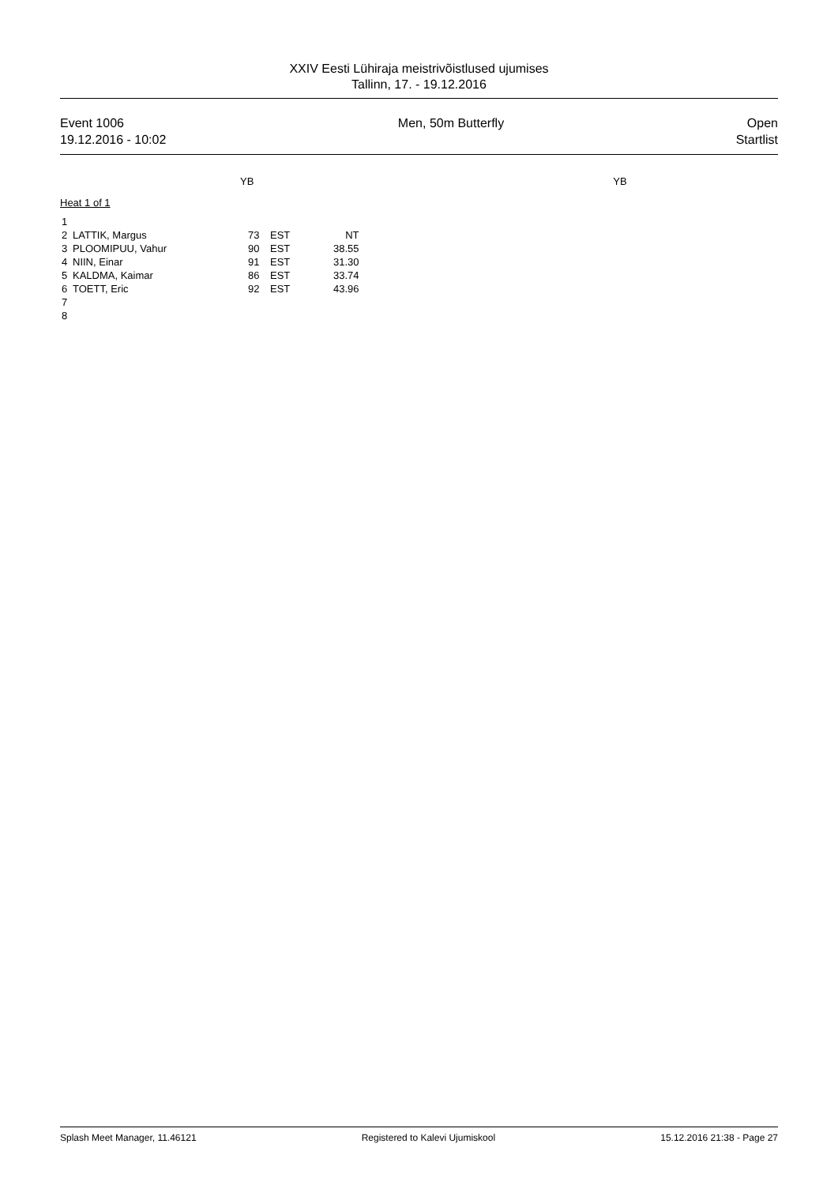XXIV Eesti Lühiraja meistrivõistlused ujumises
Tallinn, 17. - 19.12.2016
Event 1006
19.12.2016 - 10:02
Men, 50m Butterfly Open
Startlist
YB YB
Heat 1 of 1
| 1 | | | | |
| 2 | LATTIK, Margus | 73 | EST | NT |
| 3 | PLOOMIPUU, Vahur | 90 | EST | 38.55 |
| 4 | NIIN, Einar | 91 | EST | 31.30 |
| 5 | KALDMA, Kaimar | 86 | EST | 33.74 |
| 6 | TOETT, Eric | 92 | EST | 43.96 |
| 7 | | | | |
| 8 | | | | |
Splash Meet Manager, 11.46121 Registered to Kalevi Ujumiskool 15.12.2016 21:38 - Page 27